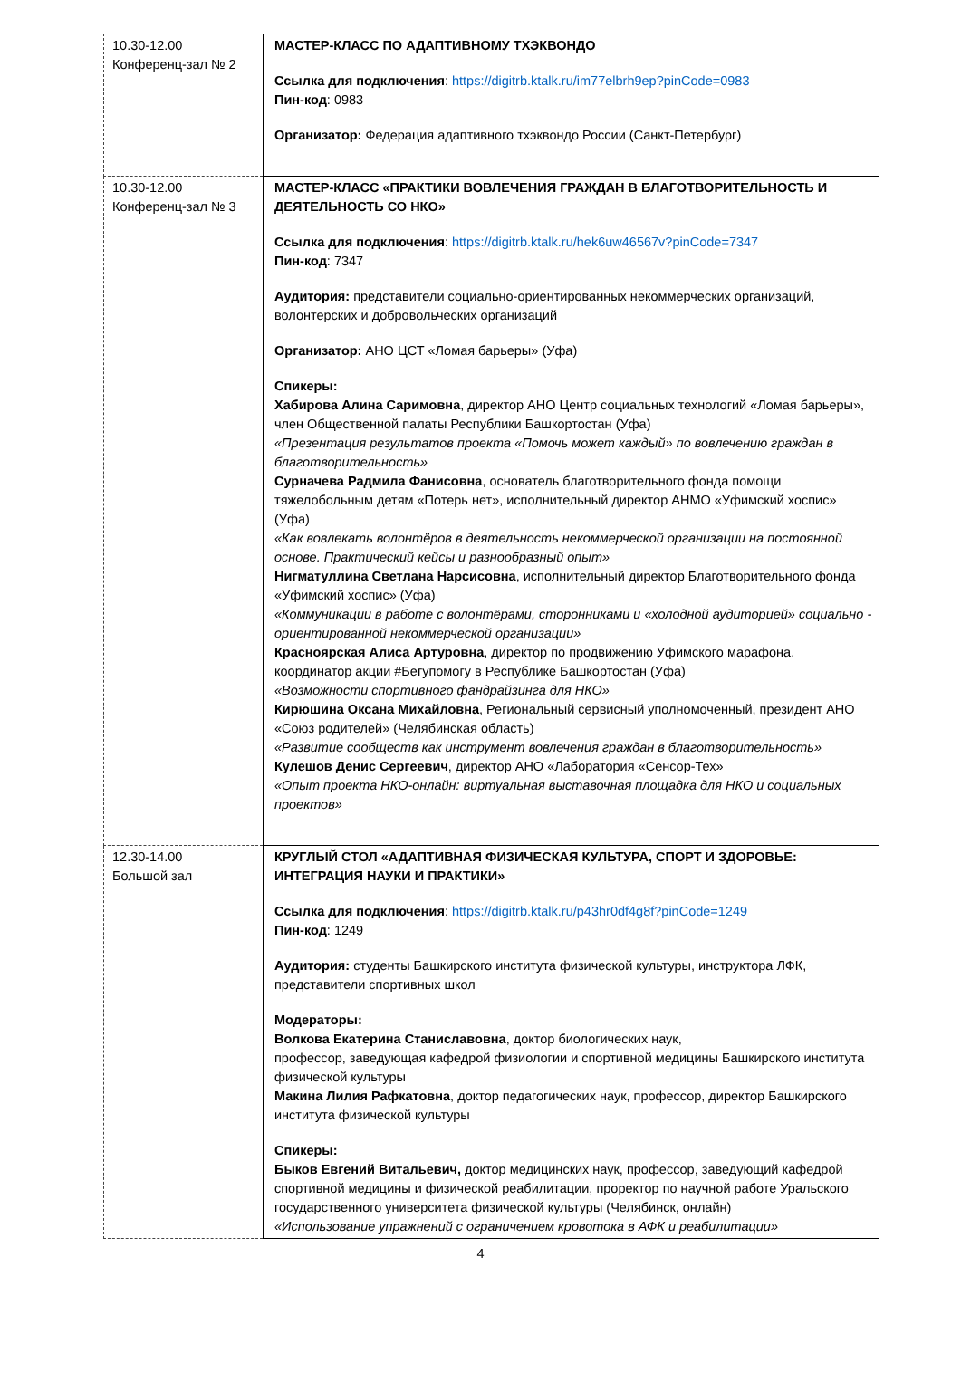| 10.30-12.00 Конференц-зал № 2 | МАСТЕР-КЛАСС ПО АДАПТИВНОМУ ТХЭКВОНДО Ссылка для подключения : https://digitrb.ktalk.ru/im77elbrh9ep?pinCode=0983 Пин-код : 0983 Организатор: Федерация адаптивного тхэквондо России (Санкт-Петербург) |
| 10.30-12.00 Конференц-зал № 3 | МАСТЕР-КЛАСС «ПРАКТИКИ ВОВЛЕЧЕНИЯ ГРАЖДАН В БЛАГОТВОРИТЕЛЬНОСТЬ И ДЕЯТЕЛЬНОСТЬ СО НКО» Ссылка для подключения : https://digitrb.ktalk.ru/hek6uw46567v?pinCode=7347 Пин-код : 7347 Аудитория: представители социально-ориентированных некоммерческих организаций, волонтерских и добровольческих организаций Организатор: АНО ЦСТ «Ломая барьеры» (Уфа) Спикеры: Хабирова Алина Саримовна , директор АНО Центр социальных технологий «Ломая барьеры», член Общественной палаты Республики Башкортостан (Уфа) «Презентация результатов проекта «Помочь может каждый» по вовлечению граждан в благотворительность» Сурначева Радмила Фанисовна , основатель благотворительного фонда помощи тяжелобольным детям «Потерь нет», исполнительный директор АНМО «Уфимский хоспис» (Уфа) «Как вовлекать волонтёров в деятельность некоммерческой организации на постоянной основе. Практический кейсы и разнообразный опыт» Нигматуллина Светлана Нарсисовна , исполнительный директор Благотворительного фонда «Уфимский хоспис» (Уфа) «Коммуникации в работе с волонтёрами, сторонниками и «холодной аудиторией» социально - ориентированной некоммерческой организации» Красноярская Алиса Артуровна , директор по продвижению Уфимского марафона, координатор акции #Бегупомогу в Республике Башкортостан (Уфа) «Возможности спортивного фандрайзинга для НКО» Кирюшина Оксана Михайловна , Региональный сервисный уполномоченный, президент АНО «Союз родителей» (Челябинская область) «Развитие сообществ как инструмент вовлечения граждан в благотворительность» Кулешов Денис Сергеевич , директор АНО «Лаборатория «Сенсор-Тех» «Опыт проекта НКО-онлайн: виртуальная выставочная площадка для НКО и социальных проектов» |
| 12.30-14.00 Большой зал | КРУГЛЫЙ СТОЛ «АДАПТИВНАЯ ФИЗИЧЕСКАЯ КУЛЬТУРА, СПОРТ И ЗДОРОВЬЕ: ИНТЕГРАЦИЯ НАУКИ И ПРАКТИКИ» Ссылка для подключения : https://digitrb.ktalk.ru/p43hr0df4g8f?pinCode=1249 Пин-код : 1249 Аудитория: студенты Башкирского института физической культуры, инструктора ЛФК, представители спортивных школ Модераторы: Волкова Екатерина Станиславовна , доктор биологических наук, профессор, заведующая кафедрой физиологии и спортивной медицины Башкирского института физической культуры Макина Лилия Рафкатовна , доктор педагогических наук, профессор, директор Башкирского института физической культуры Спикеры: Быков Евгений Витальевич, доктор медицинских наук, профессор, заведующий кафедрой спортивной медицины и физической реабилитации, проректор по научной работе Уральского государственного университета физической культуры (Челябинск, онлайн) «Использование упражнений с ограничением кровотока в АФК и реабилитации» |
4